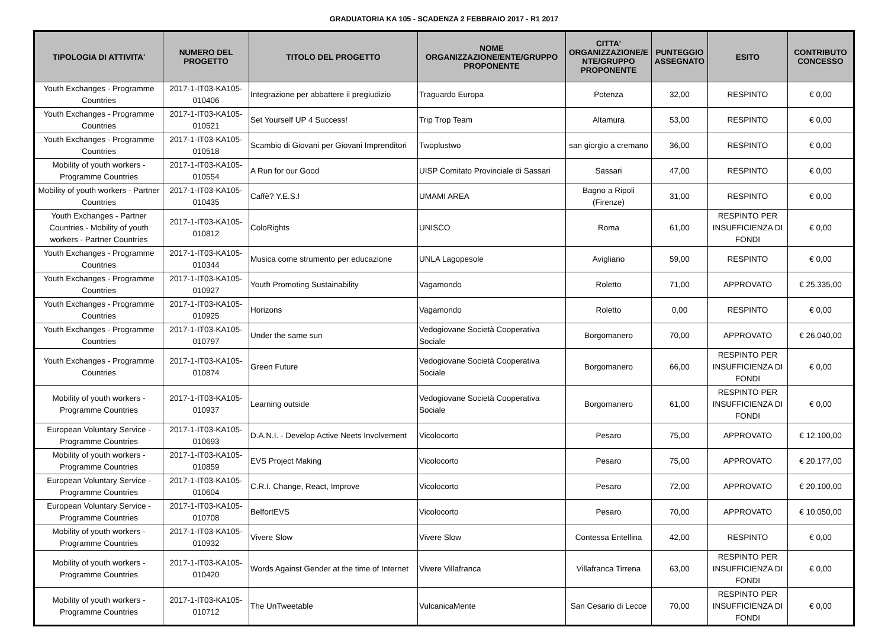GRADUATORIA KA 105 - SCADENZA 2 FEBBRAIO 2017 - R1 2017
| TIPOLOGIA DI ATTIVITA' | NUMERO DEL PROGETTO | TITOLO DEL PROGETTO | NOME ORGANIZZAZIONE/ENTE/GRUPPO PROPONENTE | CITTA' ORGANIZZAZIONE/E NTE/GRUPPO PROPONENTE | PUNTEGGIO ASSEGNATO | ESITO | CONTRIBUTO CONCESSO |
| --- | --- | --- | --- | --- | --- | --- | --- |
| Youth Exchanges - Programme Countries | 2017-1-IT03-KA105-010406 | Integrazione per abbattere il pregiudizio | Traguardo Europa | Potenza | 32,00 | RESPINTO | € 0,00 |
| Youth Exchanges - Programme Countries | 2017-1-IT03-KA105-010521 | Set Yourself UP 4 Success! | Trip Trop Team | Altamura | 53,00 | RESPINTO | € 0,00 |
| Youth Exchanges - Programme Countries | 2017-1-IT03-KA105-010518 | Scambio di Giovani per Giovani Imprenditori | Twoplustwo | san giorgio a cremano | 36,00 | RESPINTO | € 0,00 |
| Mobility of youth workers - Programme Countries | 2017-1-IT03-KA105-010554 | A Run for our Good | UISP Comitato Provinciale di Sassari | Sassari | 47,00 | RESPINTO | € 0,00 |
| Mobility of youth workers - Partner Countries | 2017-1-IT03-KA105-010435 | Caffè? Y.E.S.! | UMAMI AREA | Bagno a Ripoli (Firenze) | 31,00 | RESPINTO | € 0,00 |
| Youth Exchanges - Partner Countries - Mobility of youth workers - Partner Countries | 2017-1-IT03-KA105-010812 | ColoRights | UNISCO | Roma | 61,00 | RESPINTO PER INSUFFICIENZA DI FONDI | € 0,00 |
| Youth Exchanges - Programme Countries | 2017-1-IT03-KA105-010344 | Musica come strumento per educazione | UNLA Lagopesole | Avigliano | 59,00 | RESPINTO | € 0,00 |
| Youth Exchanges - Programme Countries | 2017-1-IT03-KA105-010927 | Youth Promoting Sustainability | Vagamondo | Roletto | 71,00 | APPROVATO | € 25.335,00 |
| Youth Exchanges - Programme Countries | 2017-1-IT03-KA105-010925 | Horizons | Vagamondo | Roletto | 0,00 | RESPINTO | € 0,00 |
| Youth Exchanges - Programme Countries | 2017-1-IT03-KA105-010797 | Under the same sun | Vedogiovane Società Cooperativa Sociale | Borgomanero | 70,00 | APPROVATO | € 26.040,00 |
| Youth Exchanges - Programme Countries | 2017-1-IT03-KA105-010874 | Green Future | Vedogiovane Società Cooperativa Sociale | Borgomanero | 66,00 | RESPINTO PER INSUFFICIENZA DI FONDI | € 0,00 |
| Mobility of youth workers - Programme Countries | 2017-1-IT03-KA105-010937 | Learning outside | Vedogiovane Società Cooperativa Sociale | Borgomanero | 61,00 | RESPINTO PER INSUFFICIENZA DI FONDI | € 0,00 |
| European Voluntary Service - Programme Countries | 2017-1-IT03-KA105-010693 | D.A.N.I. - Develop Active Neets Involvement | Vicolocorto | Pesaro | 75,00 | APPROVATO | € 12.100,00 |
| Mobility of youth workers - Programme Countries | 2017-1-IT03-KA105-010859 | EVS Project Making | Vicolocorto | Pesaro | 75,00 | APPROVATO | € 20.177,00 |
| European Voluntary Service - Programme Countries | 2017-1-IT03-KA105-010604 | C.R.I. Change, React, Improve | Vicolocorto | Pesaro | 72,00 | APPROVATO | € 20.100,00 |
| European Voluntary Service - Programme Countries | 2017-1-IT03-KA105-010708 | BelfortEVS | Vicolocorto | Pesaro | 70,00 | APPROVATO | € 10.050,00 |
| Mobility of youth workers - Programme Countries | 2017-1-IT03-KA105-010932 | Vivere Slow | Vivere Slow | Contessa Entellina | 42,00 | RESPINTO | € 0,00 |
| Mobility of youth workers - Programme Countries | 2017-1-IT03-KA105-010420 | Words Against Gender at the time of Internet | Vivere Villafranca | Villafranca Tirrena | 63,00 | RESPINTO PER INSUFFICIENZA DI FONDI | € 0,00 |
| Mobility of youth workers - Programme Countries | 2017-1-IT03-KA105-010712 | The UnTweetable | VulcanicaMente | San Cesario di Lecce | 70,00 | RESPINTO PER INSUFFICIENZA DI FONDI | € 0,00 |